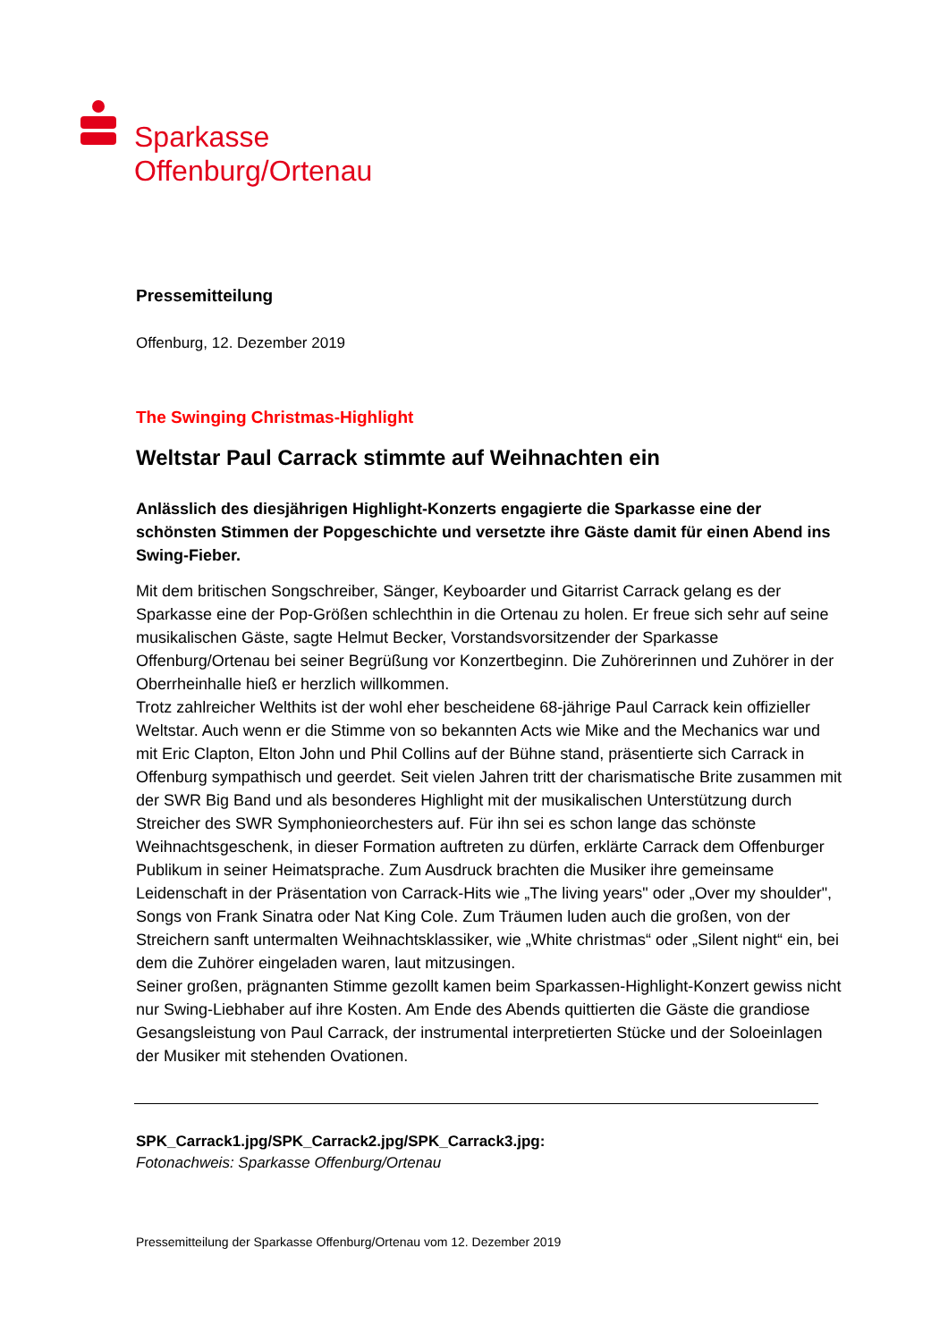Sparkasse
Offenburg/Ortenau
Pressemitteilung
Offenburg, 12. Dezember 2019
The Swinging Christmas-Highlight
Weltstar Paul Carrack stimmte auf Weihnachten ein
Anlässlich des diesjährigen Highlight-Konzerts engagierte die Sparkasse eine der schönsten Stimmen der Popgeschichte und versetzte ihre Gäste damit für einen Abend ins Swing-Fieber.
Mit dem britischen Songschreiber, Sänger, Keyboarder und Gitarrist Carrack gelang es der Sparkasse eine der Pop-Größen schlechthin in die Ortenau zu holen. Er freue sich sehr auf seine musikalischen Gäste, sagte Helmut Becker, Vorstandsvorsitzender der Sparkasse Offenburg/Ortenau bei seiner Begrüßung vor Konzertbeginn. Die Zuhörerinnen und Zuhörer in der Oberrheinhalle hieß er herzlich willkommen.
Trotz zahlreicher Welthits ist der wohl eher bescheidene 68-jährige Paul Carrack kein offizieller Weltstar. Auch wenn er die Stimme von so bekannten Acts wie Mike and the Mechanics war und mit Eric Clapton, Elton John und Phil Collins auf der Bühne stand, präsentierte sich Carrack in Offenburg sympathisch und geerdet. Seit vielen Jahren tritt der charismatische Brite zusammen mit der SWR Big Band und als besonderes Highlight mit der musikalischen Unterstützung durch Streicher des SWR Symphonieorchesters auf. Für ihn sei es schon lange das schönste Weihnachtsgeschenk, in dieser Formation auftreten zu dürfen, erklärte Carrack dem Offenburger Publikum in seiner Heimatsprache. Zum Ausdruck brachten die Musiker ihre gemeinsame Leidenschaft in der Präsentation von Carrack-Hits wie „The living years" oder „Over my shoulder", Songs von Frank Sinatra oder Nat King Cole. Zum Träumen luden auch die großen, von der Streichern sanft untermalten Weihnachtsklassiker, wie „White christmas“ oder „Silent night“ ein, bei dem die Zuhörer eingeladen waren, laut mitzusingen.
Seiner großen, prägnanten Stimme gezollt kamen beim Sparkassen-Highlight-Konzert gewiss nicht nur Swing-Liebhaber auf ihre Kosten. Am Ende des Abends quittierten die Gäste die grandiose Gesangsleistung von Paul Carrack, der instrumental interpretierten Stücke und der Soloeinlagen der Musiker mit stehenden Ovationen.
SPK_Carrack1.jpg/SPK_Carrack2.jpg/SPK_Carrack3.jpg:
Fotonachweis: Sparkasse Offenburg/Ortenau
Pressemitteilung der Sparkasse Offenburg/Ortenau vom 12. Dezember 2019